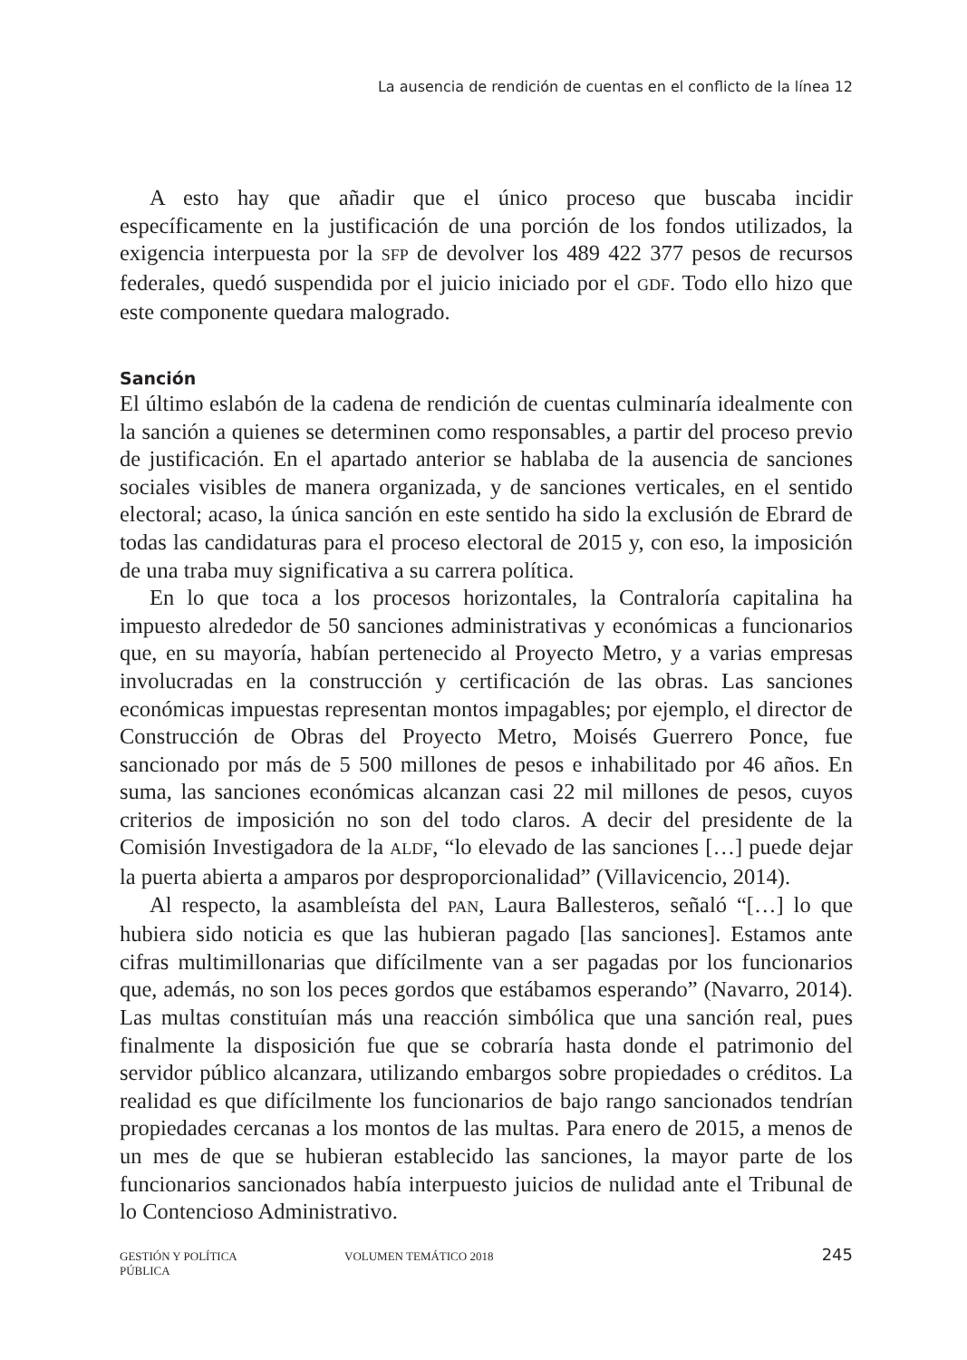La ausencia de rendición de cuentas en el conflicto de la línea 12
A esto hay que añadir que el único proceso que buscaba incidir específicamente en la justificación de una porción de los fondos utilizados, la exigencia interpuesta por la SFP de devolver los 489 422 377 pesos de recursos federales, quedó suspendida por el juicio iniciado por el GDF. Todo ello hizo que este componente quedara malogrado.
Sanción
El último eslabón de la cadena de rendición de cuentas culminaría idealmente con la sanción a quienes se determinen como responsables, a partir del proceso previo de justificación. En el apartado anterior se hablaba de la ausencia de sanciones sociales visibles de manera organizada, y de sanciones verticales, en el sentido electoral; acaso, la única sanción en este sentido ha sido la exclusión de Ebrard de todas las candidaturas para el proceso electoral de 2015 y, con eso, la imposición de una traba muy significativa a su carrera política.
En lo que toca a los procesos horizontales, la Contraloría capitalina ha impuesto alrededor de 50 sanciones administrativas y económicas a funcionarios que, en su mayoría, habían pertenecido al Proyecto Metro, y a varias empresas involucradas en la construcción y certificación de las obras. Las sanciones económicas impuestas representan montos impagables; por ejemplo, el director de Construcción de Obras del Proyecto Metro, Moisés Guerrero Ponce, fue sancionado por más de 5 500 millones de pesos e inhabilitado por 46 años. En suma, las sanciones económicas alcanzan casi 22 mil millones de pesos, cuyos criterios de imposición no son del todo claros. A decir del presidente de la Comisión Investigadora de la ALDF, “lo elevado de las sanciones […] puede dejar la puerta abierta a amparos por desproporcionalidad” (Villavicencio, 2014).
Al respecto, la asambleísta del PAN, Laura Ballesteros, señaló “[…] lo que hubiera sido noticia es que las hubieran pagado [las sanciones]. Estamos ante cifras multimillonarias que difícilmente van a ser pagadas por los funcionarios que, además, no son los peces gordos que estábamos esperando” (Navarro, 2014). Las multas constituían más una reacción simbólica que una sanción real, pues finalmente la disposición fue que se cobraría hasta donde el patrimonio del servidor público alcanzara, utilizando embargos sobre propiedades o créditos. La realidad es que difícilmente los funcionarios de bajo rango sancionados tendrían propiedades cercanas a los montos de las multas. Para enero de 2015, a menos de un mes de que se hubieran establecido las sanciones, la mayor parte de los funcionarios sancionados había interpuesto juicios de nulidad ante el Tribunal de lo Contencioso Administrativo.
GESTIÓN Y POLÍTICA PÚBLICA VOLUMEN TEMÁTICO 2018 245